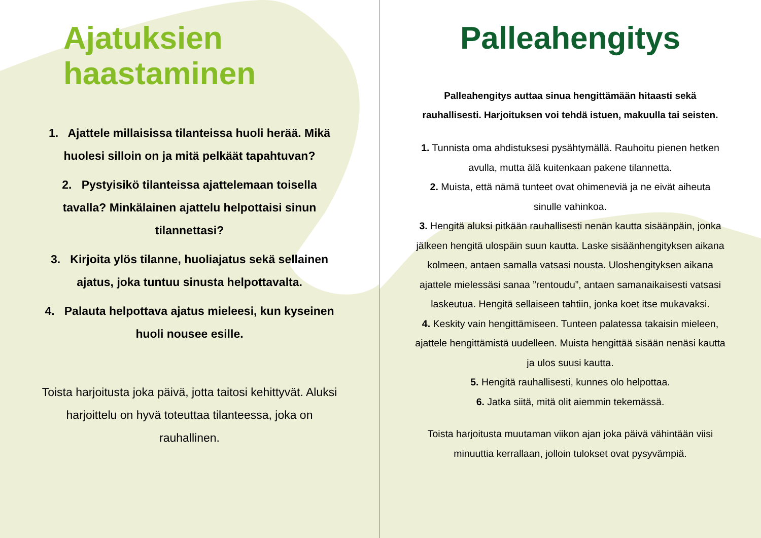Ajatuksien
haastaminen
1. Ajattele millaisissa tilanteissa huoli herää. Mikä huolesi silloin on ja mitä pelkäät tapahtuvan?
2. Pystyisikö tilanteissa ajattelemaan toisella tavalla? Minkälainen ajattelu helpottaisi sinun tilannettasi?
3. Kirjoita ylös tilanne, huoliajatus sekä sellainen ajatus, joka tuntuu sinusta helpottavalta.
4. Palauta helpottava ajatus mieleesi, kun kyseinen huoli nousee esille.
Toista harjoitusta joka päivä, jotta taitosi kehittyvät. Aluksi harjoittelu on hyvä toteuttaa tilanteessa, joka on rauhallinen.
Palleahengitys
Palleahengitys auttaa sinua hengittämään hitaasti sekä rauhallisesti. Harjoituksen voi tehdä istuen, makuulla tai seisten.
1. Tunnista oma ahdistuksesi pysähtymällä. Rauhoitu pienen hetken avulla, mutta älä kuitenkaan pakene tilannetta.
2. Muista, että nämä tunteet ovat ohimeneviä ja ne eivät aiheuta sinulle vahinkoa.
3. Hengitä aluksi pitkään rauhallisesti nenän kautta sisäänpäin, jonka jälkeen hengitä ulospäin suun kautta. Laske sisäänhengityksen aikana kolmeen, antaen samalla vatsasi nousta. Uloshengityksen aikana ajattele mielessäsi sanaa ”rentoudu”, antaen samanaikaisesti vatsasi laskeutua. Hengitä sellaiseen tahtiin, jonka koet itse mukavaksi.
4. Keskity vain hengittämiseen. Tunteen palatessa takaisin mieleen, ajattele hengittämistä uudelleen. Muista hengittää sisään nenäsi kautta ja ulos suusi kautta.
5. Hengitä rauhallisesti, kunnes olo helpottaa.
6. Jatka siitä, mitä olit aiemmin tekemässä.
Toista harjoitusta muutaman viikon ajan joka päivä vähintään viisi minuuttia kerrallaan, jolloin tulokset ovat pysyvämpiä.